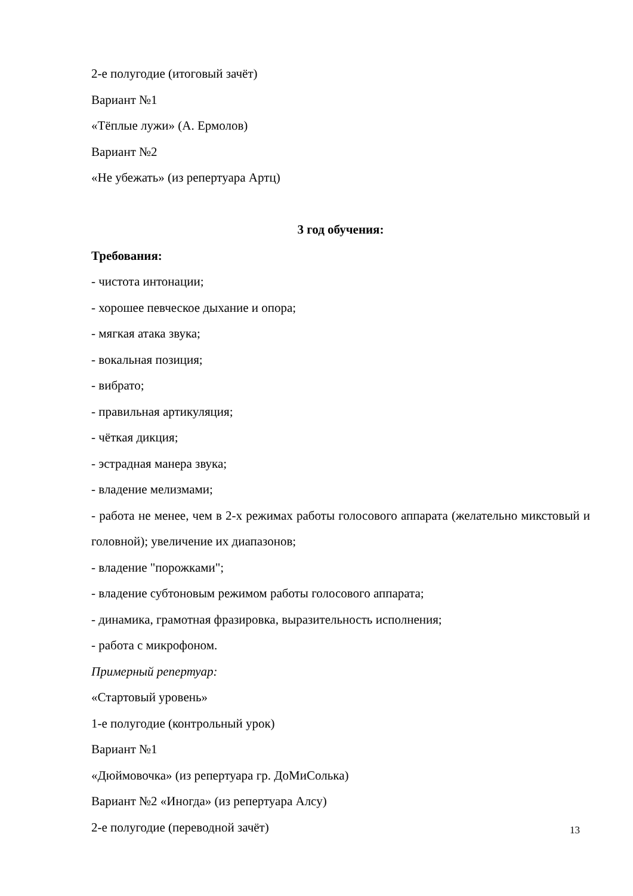2-е полугодие (итоговый зачёт)
Вариант №1
«Тёплые лужи» (А. Ермолов)
Вариант №2
«Не убежать» (из репертуара Артц)
3 год обучения:
Требования:
- чистота интонации;
- хорошее певческое дыхание и опора;
- мягкая атака звука;
- вокальная позиция;
- вибрато;
- правильная артикуляция;
- чёткая дикция;
- эстрадная манера звука;
- владение мелизмами;
- работа не менее, чем в 2-х режимах работы голосового аппарата (желательно микстовый и головной); увеличение их диапазонов;
- владение "порожками";
- владение субтоновым режимом работы голосового аппарата;
- динамика, грамотная фразировка, выразительность исполнения;
- работа с микрофоном.
Примерный репертуар:
«Стартовый уровень»
1-е полугодие (контрольный урок)
Вариант №1
«Дюймовочка» (из репертуара гр. ДоМиСолька)
Вариант №2 «Иногда» (из репертуара Алсу)
2-е полугодие (переводной зачёт)
13